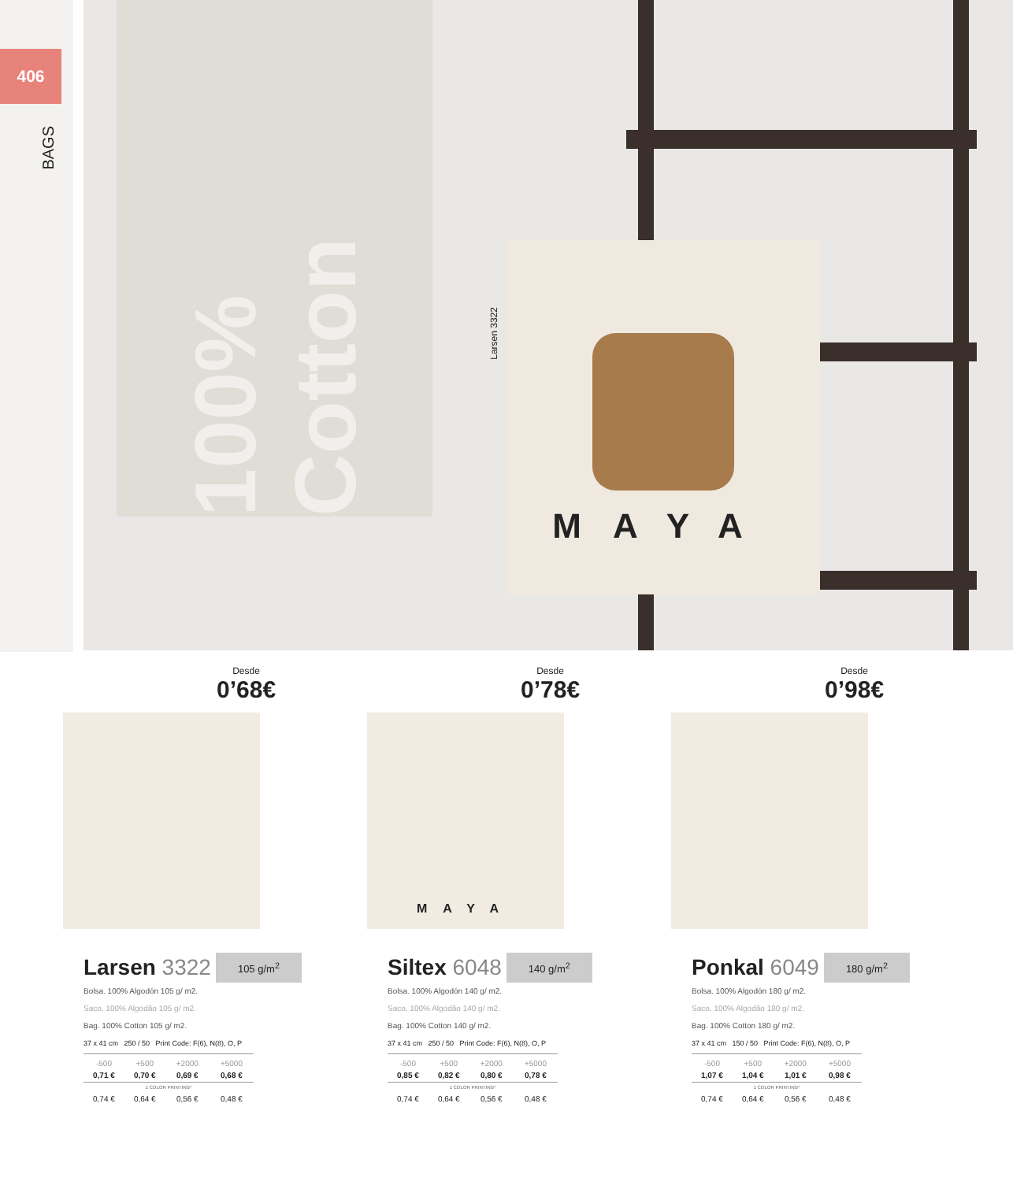406
BAGS
100% Cotton
MAYA
Larsen 3322
Desde
0’68€
Larsen 3322
105 g/m<sup>2</sup>
Bolsa. 100% Algodón 105 g/ m2.
Saco. 100% Algodão 105 g/ m2.
Bag. 100% Cotton 105 g/ m2.
37 x 41 cm 250 / 50 Print Code: F(6), N(8), O, P
| -500 | +500 | +2000 | +5000 |
| --- | --- | --- | --- |
| 0,71 € | 0,70 € | 0,69 € | 0,68 € |
| 1 COLOR PRINTING* | | | |
| 0,74 € | 0,64 € | 0,56 € | 0,48 € |
Desde
0’78€
MAYA
Siltex 6048
140 g/m<sup>2</sup>
Bolsa. 100% Algodón 140 g/ m2.
Saco. 100% Algodão 140 g/ m2.
Bag. 100% Cotton 140 g/ m2.
37 x 41 cm 250 / 50 Print Code: F(6), N(8), O, P
| -500 | +500 | +2000 | +5000 |
| --- | --- | --- | --- |
| 0,85 € | 0,82 € | 0,80 € | 0,78 € |
| 1 COLOR PRINTING* | | | |
| 0,74 € | 0,64 € | 0,56 € | 0,48 € |
Desde
0’98€
Ponkal 6049
180 g/m<sup>2</sup>
Bolsa. 100% Algodón 180 g/ m2.
Saco. 100% Algodão 180 g/ m2.
Bag. 100% Cotton 180 g/ m2.
37 x 41 cm 150 / 50 Print Code: F(6), N(8), O, P
| -500 | +500 | +2000 | +5000 |
| --- | --- | --- | --- |
| 1,07 € | 1,04 € | 1,01 € | 0,98 € |
| 1 COLOR PRINTING* | | | |
| 0,74 € | 0,64 € | 0,56 € | 0,48 € |